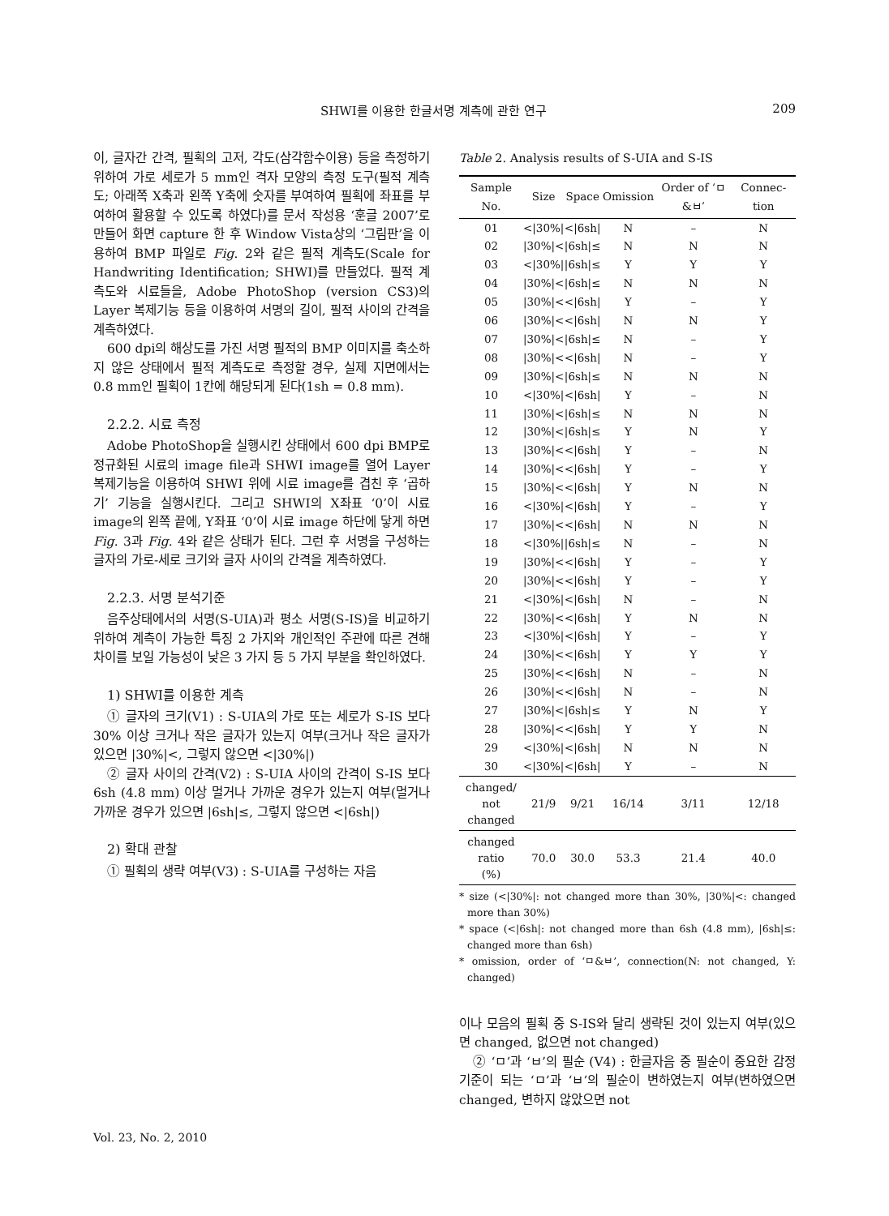SHWI를 이용한 한글서명 계측에 관한 연구 209
이, 글자간 간격, 필획의 고저, 각도(삼각함수이용) 등을 측정하기 위하여 가로 세로가 5 mm인 격자 모양의 측정 도구(필적 계측도; 아래쪽 X축과 왼쪽 Y축에 숫자를 부여하여 필획에 좌표를 부여하여 활용할 수 있도록 하였다)를 문서 작성용 ‘훈글 2007’로 만들어 화면 capture 한 후 Window Vista상의 ‘그림판’을 이용하여 BMP 파일로 Fig. 2와 같은 필적 계측도(Scale for Handwriting Identification; SHWI)를 만들었다. 필적 계측도와 시료들을, Adobe PhotoShop (version CS3)의 Layer 복제기능 등을 이용하여 서명의 길이, 필적 사이의 간격을 계측하였다.
600 dpi의 해상도를 가진 서명 필적의 BMP 이미지를 축소하지 않은 상태에서 필적 계측도로 측정할 경우, 실제 지면에서는 0.8 mm인 필획이 1칸에 해당되게 된다(1sh = 0.8 mm).
2.2.2. 시료 측정
Adobe PhotoShop을 실행시킨 상태에서 600 dpi BMP로 정규화된 시료의 image file과 SHWI image를 열어 Layer 복제기능을 이용하여 SHWI 위에 시료 image를 겹친 후 ‘곱하기’ 기능을 실행시킨다. 그리고 SHWI의 X좌표 ‘0’이 시료 image의 왼쪽 끝에, Y좌표 ‘0’이 시료 image 하단에 닿게 하면 Fig. 3과 Fig. 4와 같은 상태가 된다. 그런 후 서명을 구성하는 글자의 가로-세로 크기와 글자 사이의 간격을 계측하였다.
2.2.3. 서명 분석기준
음주상태에서의 서명(S-UIA)과 평소 서명(S-IS)을 비교하기 위하여 계측이 가능한 특징 2 가지와 개인적인 주관에 따른 견해 차이를 보일 가능성이 낮은 3 가지 등 5 가지 부분을 확인하였다.
1) SHWI를 이용한 계측
① 글자의 크기(V1) : S-UIA의 가로 또는 세로가 S-IS 보다 30% 이상 크거나 작은 글자가 있는지 여부(크거나 작은 글자가 있으면 |30%|<, 그렇지 않으면 <|30%|)
② 글자 사이의 간격(V2) : S-UIA 사이의 간격이 S-IS 보다 6sh (4.8 mm) 이상 멀거나 가까운 경우가 있는지 여부(멀거나 가까운 경우가 있으면 |6sh|≤, 그렇지 않으면 <|6sh|)
2) 확대 관찰
① 필획의 생략 여부(V3) : S-UIA를 구성하는 자음
Table 2. Analysis results of S-UIA and S-IS
| Sample No. | Size | Space | Omission | Order of ‘ㅁ&ㅂ’ | Connec-tion |
| --- | --- | --- | --- | --- | --- |
| 01 | </30%/ | </6sh/ | N | – | N |
| 02 | /30%/< | /6sh/≤ | N | N | N |
| 03 | </30%/ | /6sh/≤ | Y | Y | Y |
| 04 | /30%/< | /6sh/≤ | N | N | N |
| 05 | /30%/< | </6sh/ | Y | – | Y |
| 06 | /30%/< | </6sh/ | N | N | Y |
| 07 | /30%/< | /6sh/≤ | N | – | Y |
| 08 | /30%/< | </6sh/ | N | – | Y |
| 09 | /30%/< | /6sh/≤ | N | N | N |
| 10 | </30%/ | </6sh/ | Y | – | N |
| 11 | /30%/< | /6sh/≤ | N | N | N |
| 12 | /30%/< | /6sh/≤ | Y | N | Y |
| 13 | /30%/< | </6sh/ | Y | – | N |
| 14 | /30%/< | </6sh/ | Y | – | Y |
| 15 | /30%/< | </6sh/ | Y | N | N |
| 16 | </30%/ | </6sh/ | Y | – | Y |
| 17 | /30%/< | </6sh/ | N | N | N |
| 18 | </30%/ | /6sh/≤ | N | – | N |
| 19 | /30%/< | </6sh/ | Y | – | Y |
| 20 | /30%/< | </6sh/ | Y | – | Y |
| 21 | </30%/ | </6sh/ | N | – | N |
| 22 | /30%/< | </6sh/ | Y | N | N |
| 23 | </30%/ | </6sh/ | Y | – | Y |
| 24 | /30%/< | </6sh/ | Y | Y | Y |
| 25 | /30%/< | </6sh/ | N | – | N |
| 26 | /30%/< | </6sh/ | N | – | N |
| 27 | /30%/< | /6sh/≤ | Y | N | Y |
| 28 | /30%/< | </6sh/ | Y | Y | N |
| 29 | </30%/ | </6sh/ | N | N | N |
| 30 | </30%/ | </6sh/ | Y | – | N |
| changed/ not changed | 21/9 | 9/21 | 16/14 | 3/11 | 12/18 |
| changed ratio (%) | 70.0 | 30.0 | 53.3 | 21.4 | 40.0 |
* size (<|30%|: not changed more than 30%, |30%|<: changed more than 30%)
* space (<|6sh|: not changed more than 6sh (4.8 mm), |6sh|≤: changed more than 6sh)
* omission, order of ‘ㅁ&ㅂ’, connection(N: not changed, Y: changed)
이나 모음의 필획 중 S-IS와 달리 생략된 것이 있는지 여부(있으면 changed, 없으면 not changed)
② ‘ㅁ’과 ‘ㅂ’의 필순 (V4) : 한글자음 중 필순이 중요한 감정기준이 되는 ‘ㅁ’과 ‘ㅂ’의 필순이 변하였는지 여부(변하였으면 changed, 변하지 않았으면 not
Vol. 23, No. 2, 2010